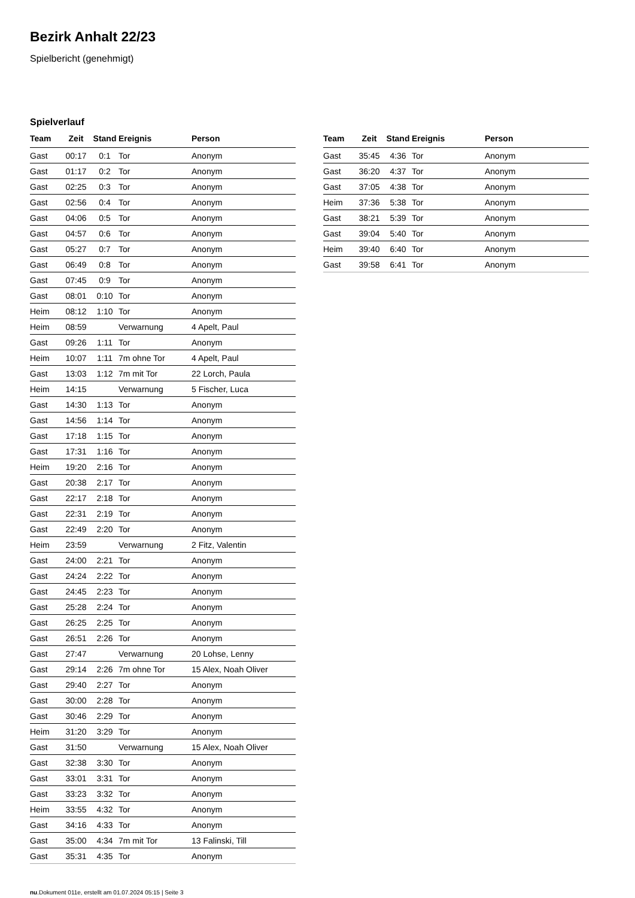Bezirk Anhalt 22/23
Spielbericht (genehmigt)
Spielverlauf
| Team | Zeit | Stand | Ereignis | Person |
| --- | --- | --- | --- | --- |
| Gast | 00:17 | 0:1 | Tor | Anonym |
| Gast | 01:17 | 0:2 | Tor | Anonym |
| Gast | 02:25 | 0:3 | Tor | Anonym |
| Gast | 02:56 | 0:4 | Tor | Anonym |
| Gast | 04:06 | 0:5 | Tor | Anonym |
| Gast | 04:57 | 0:6 | Tor | Anonym |
| Gast | 05:27 | 0:7 | Tor | Anonym |
| Gast | 06:49 | 0:8 | Tor | Anonym |
| Gast | 07:45 | 0:9 | Tor | Anonym |
| Gast | 08:01 | 0:10 | Tor | Anonym |
| Heim | 08:12 | 1:10 | Tor | Anonym |
| Heim | 08:59 | | Verwarnung | 4 Apelt, Paul |
| Gast | 09:26 | 1:11 | Tor | Anonym |
| Heim | 10:07 | 1:11 | 7m ohne Tor | 4 Apelt, Paul |
| Gast | 13:03 | 1:12 | 7m mit Tor | 22 Lorch, Paula |
| Heim | 14:15 | | Verwarnung | 5 Fischer, Luca |
| Gast | 14:30 | 1:13 | Tor | Anonym |
| Gast | 14:56 | 1:14 | Tor | Anonym |
| Gast | 17:18 | 1:15 | Tor | Anonym |
| Gast | 17:31 | 1:16 | Tor | Anonym |
| Heim | 19:20 | 2:16 | Tor | Anonym |
| Gast | 20:38 | 2:17 | Tor | Anonym |
| Gast | 22:17 | 2:18 | Tor | Anonym |
| Gast | 22:31 | 2:19 | Tor | Anonym |
| Gast | 22:49 | 2:20 | Tor | Anonym |
| Heim | 23:59 | | Verwarnung | 2 Fitz, Valentin |
| Gast | 24:00 | 2:21 | Tor | Anonym |
| Gast | 24:24 | 2:22 | Tor | Anonym |
| Gast | 24:45 | 2:23 | Tor | Anonym |
| Gast | 25:28 | 2:24 | Tor | Anonym |
| Gast | 26:25 | 2:25 | Tor | Anonym |
| Gast | 26:51 | 2:26 | Tor | Anonym |
| Gast | 27:47 | | Verwarnung | 20 Lohse, Lenny |
| Gast | 29:14 | 2:26 | 7m ohne Tor | 15 Alex, Noah Oliver |
| Gast | 29:40 | 2:27 | Tor | Anonym |
| Gast | 30:00 | 2:28 | Tor | Anonym |
| Gast | 30:46 | 2:29 | Tor | Anonym |
| Heim | 31:20 | 3:29 | Tor | Anonym |
| Gast | 31:50 | | Verwarnung | 15 Alex, Noah Oliver |
| Gast | 32:38 | 3:30 | Tor | Anonym |
| Gast | 33:01 | 3:31 | Tor | Anonym |
| Gast | 33:23 | 3:32 | Tor | Anonym |
| Heim | 33:55 | 4:32 | Tor | Anonym |
| Gast | 34:16 | 4:33 | Tor | Anonym |
| Gast | 35:00 | 4:34 | 7m mit Tor | 13 Falinski, Till |
| Gast | 35:31 | 4:35 | Tor | Anonym |
| Team | Zeit | Stand | Ereignis | Person |
| --- | --- | --- | --- | --- |
| Gast | 35:45 | 4:36 | Tor | Anonym |
| Gast | 36:20 | 4:37 | Tor | Anonym |
| Gast | 37:05 | 4:38 | Tor | Anonym |
| Heim | 37:36 | 5:38 | Tor | Anonym |
| Gast | 38:21 | 5:39 | Tor | Anonym |
| Gast | 39:04 | 5:40 | Tor | Anonym |
| Heim | 39:40 | 6:40 | Tor | Anonym |
| Gast | 39:58 | 6:41 | Tor | Anonym |
nu.Dokument 011e, erstellt am 01.07.2024 05:15 | Seite 3